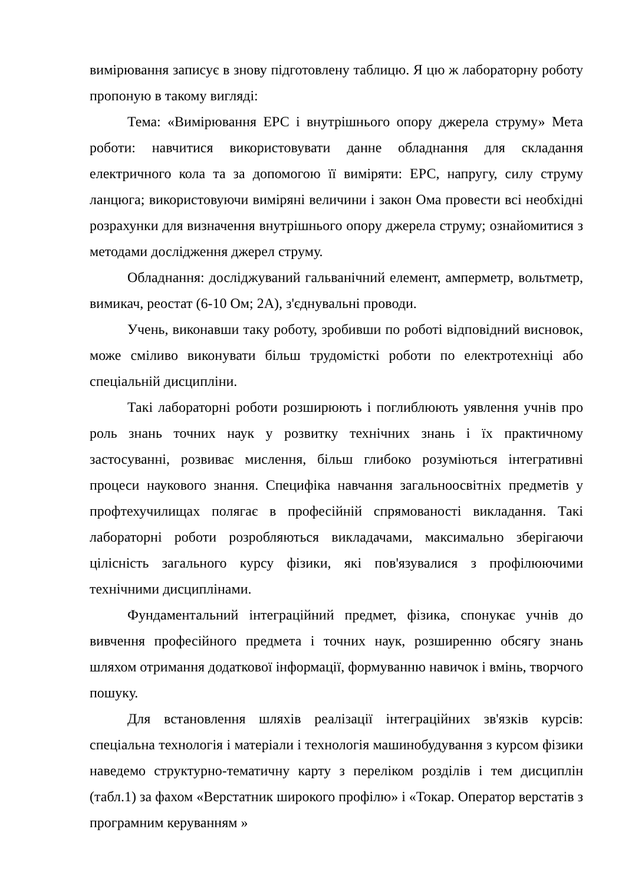вимірювання записує в знову підготовлену таблицю. Я цю ж лабораторну роботу пропоную в такому вигляді:
Тема: «Вимірювання ЕРС і внутрішнього опору джерела струму» Мета роботи: навчитися використовувати данне обладнання для складання електричного кола та за допомогою її виміряти: ЕРС, напругу, силу струму ланцюга; використовуючи виміряні величини і закон Ома провести всі необхідні розрахунки для визначення внутрішнього опору джерела струму; ознайомитися з методами дослідження джерел струму.
Обладнання: досліджуваний гальванічний елемент, амперметр, вольтметр, вимикач, реостат (6-10 Ом; 2А), з'єднувальні проводи.
Учень, виконавши таку роботу, зробивши по роботі відповідний висновок, може сміливо виконувати більш трудомісткі роботи по електротехніці або спеціальній дисципліни.
Такі лабораторні роботи розширюють і поглиблюють уявлення учнів про роль знань точних наук у розвитку технічних знань і їх практичному застосуванні, розвиває мислення, більш глибоко розуміються інтегративні процеси наукового знання. Специфіка навчання загальноосвітніх предметів у профтехучилищах полягає в професійній спрямованості викладання. Такі лабораторні роботи розробляються викладачами, максимально зберігаючи цілісність загального курсу фізики, які пов'язувалися з профілюючими технічними дисциплінами.
Фундаментальний інтеграційний предмет, фізика, спонукає учнів до вивчення професійного предмета і точних наук, розширенню обсягу знань шляхом отримання додаткової інформації, формуванню навичок і вмінь, творчого пошуку.
Для встановлення шляхів реалізації інтеграційних зв'язків курсів: спеціальна технологія і матеріали і технологія машинобудування з курсом фізики наведемо структурно-тематичну карту з переліком розділів і тем дисциплін (табл.1) за фахом «Верстатник широкого профілю» і «Токар. Оператор верстатів з програмним керуванням »